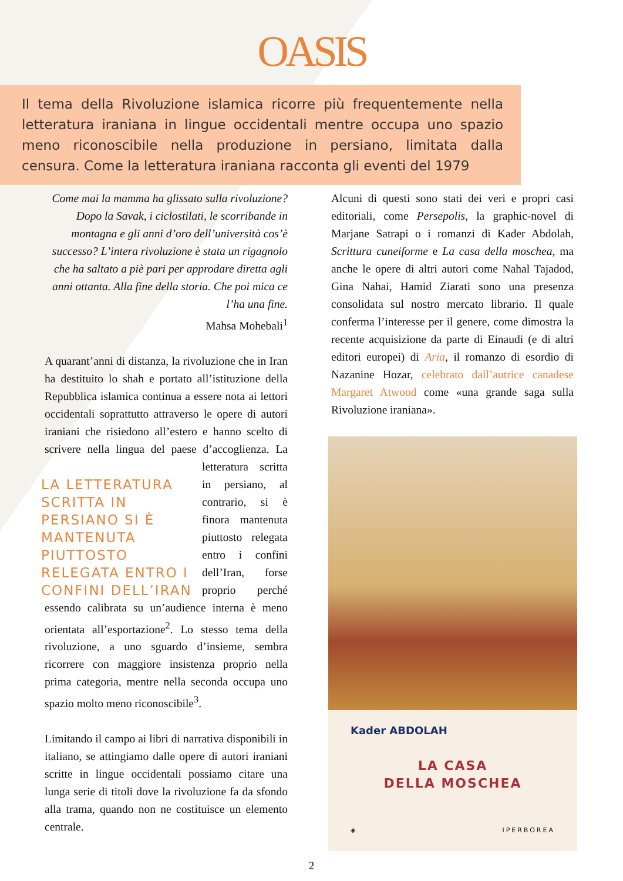OASIS
Il tema della Rivoluzione islamica ricorre più frequentemente nella letteratura iraniana in lingue occidentali mentre occupa uno spazio meno riconoscibile nella produzione in persiano, limitata dalla censura. Come la letteratura iraniana racconta gli eventi del 1979
Come mai la mamma ha glissato sulla rivoluzione? Dopo la Savak, i ciclostilati, le scorribande in montagna e gli anni d’oro dell’università cos’è successo? L’intera rivoluzione è stata un rigagnolo che ha saltato a piè pari per approdare diretta agli anni ottanta. Alla fine della storia. Che poi mica ce l’ha una fine.
Mahsa Mohebali<sup>1</sup>
A quarant’anni di distanza, la rivoluzione che in Iran ha destituito lo shah e portato all’istituzione della Repubblica islamica continua a essere nota ai lettori occidentali soprattutto attraverso le opere di autori iraniani che risiedono all’estero e hanno scelto di scrivere nella lingua del paese d’accoglienza. La letteratura LA LETTERATURA SCRITTA IN PERSIANO SI È MANTENUTA PIUTTOSTO RELEGATA ENTRO I CONFINI DELL’IRAN scritta in persiano, al contrario, si è finora mantenuta piuttosto relegata entro i confini dell’Iran, forse proprio perché essendo calibrata su un’audience interna è meno orientata all’esportazione<sup>2</sup>. Lo stesso tema della rivoluzione, a uno sguardo d’insieme, sembra ricorrere con maggiore insistenza proprio nella prima categoria, mentre nella seconda occupa uno spazio molto meno riconoscibile<sup>3</sup>.
Limitando il campo ai libri di narrativa disponibili in italiano, se attingiamo dalle opere di autori iraniani scritte in lingue occidentali possiamo citare una lunga serie di titoli dove la rivoluzione fa da sfondo alla trama, quando non ne costituisce un elemento centrale.
Alcuni di questi sono stati dei veri e propri casi editoriali, come Persepolis, la graphic-novel di Marjane Satrapi o i romanzi di Kader Abdolah, Scrittura cuneiforme e La casa della moschea, ma anche le opere di altri autori come Nahal Tajadod, Gina Nahai, Hamid Ziarati sono una presenza consolidata sul nostro mercato librario. Il quale conferma l’interesse per il genere, come dimostra la recente acquisizione da parte di Einaudi (e di altri editori europei) di Aria, il romanzo di esordio di Nazanine Hozar, celebrato dall’autrice canadese Margaret Atwood come «una grande saga sulla Rivoluzione iraniana».
Kader ABDOLAH
LA CASA
DELLA MOSCHEA
◈ IPERBOREA
2